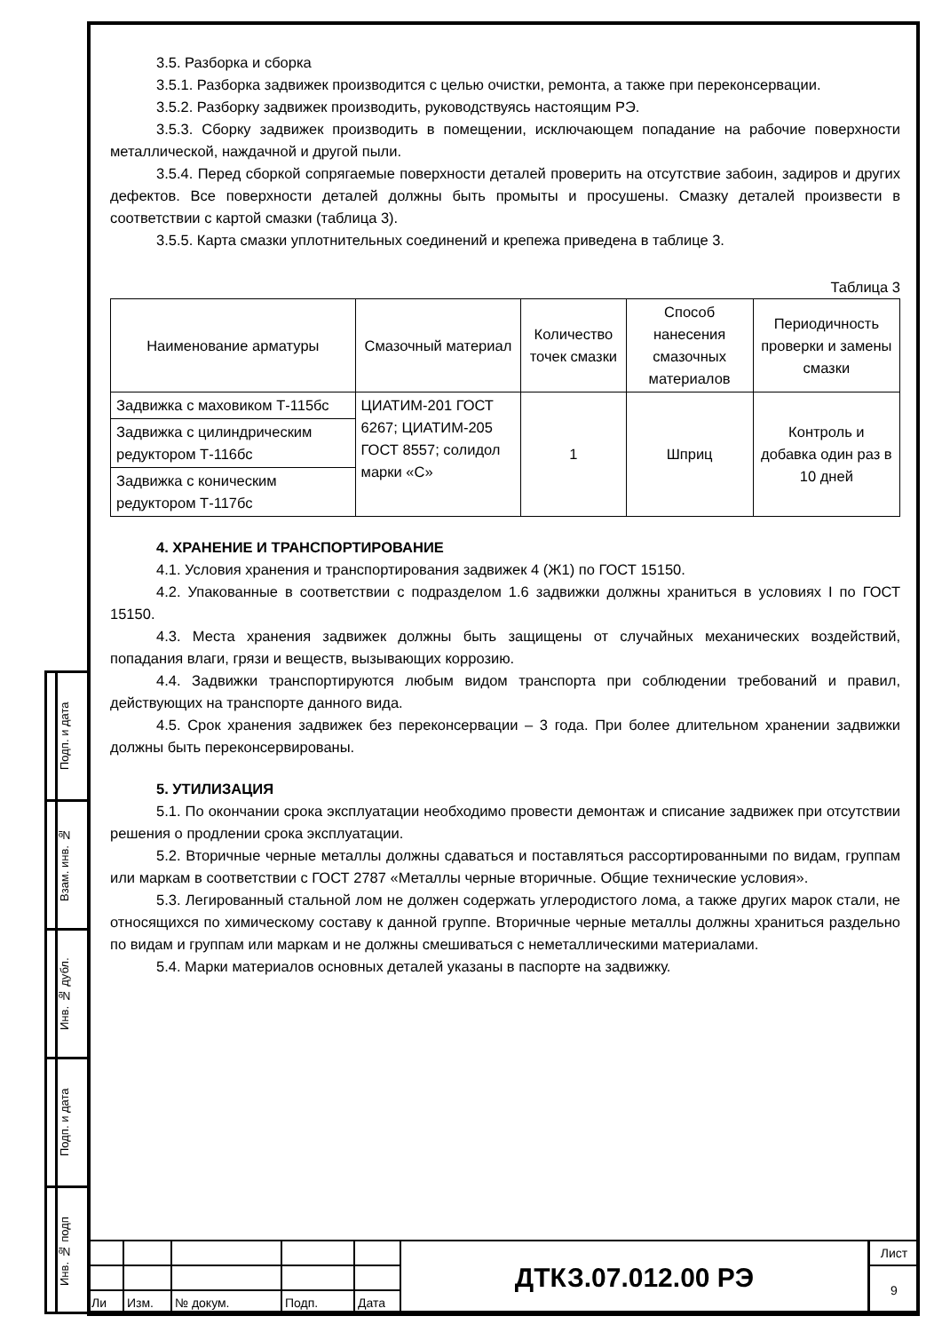Подп. и дата
Взам. инв. №
Инв. № дубл.
Подп. и дата
Инв. № подп
3.5. Разборка и сборка
3.5.1. Разборка задвижек производится с целью очистки, ремонта, а также при переконсервации.
3.5.2. Разборку задвижек производить, руководствуясь настоящим РЭ.
3.5.3. Сборку задвижек производить в помещении, исключающем попадание на рабочие поверхности металлической, наждачной и другой пыли.
3.5.4. Перед сборкой сопрягаемые поверхности деталей проверить на отсутствие забоин, задиров и других дефектов. Все поверхности деталей должны быть промыты и просушены. Смазку деталей произвести в соответствии с картой смазки (таблица 3).
3.5.5. Карта смазки уплотнительных соединений и крепежа приведена в таблице 3.
Таблица 3
| Наименование арматуры | Смазочный материал | Количество точек смазки | Способ нанесения смазочных материалов | Периодичность проверки и замены смазки |
| --- | --- | --- | --- | --- |
| Задвижка с маховиком Т-115бс | ЦИАТИМ-201 ГОСТ 6267; ЦИАТИМ-205 ГОСТ 8557; солидол марки «С» | 1 | Шприц | Контроль и добавка один раз в 10 дней |
| Задвижка с цилиндрическим редуктором Т-116бс | | | | |
| Задвижка с коническим редуктором Т-117бс | | | | |
4. ХРАНЕНИЕ И ТРАНСПОРТИРОВАНИЕ
4.1. Условия хранения и транспортирования задвижек 4 (Ж1) по ГОСТ 15150.
4.2. Упакованные в соответствии с подразделом 1.6 задвижки должны храниться в условиях I по ГОСТ 15150.
4.3. Места хранения задвижек должны быть защищены от случайных механических воздействий, попадания влаги, грязи и веществ, вызывающих коррозию.
4.4. Задвижки транспортируются любым видом транспорта при соблюдении требований и правил, действующих на транспорте данного вида.
4.5. Срок хранения задвижек без переконсервации – 3 года. При более длительном хранении задвижки должны быть переконсервированы.
5. УТИЛИЗАЦИЯ
5.1. По окончании срока эксплуатации необходимо провести демонтаж и списание задвижек при отсутствии решения о продлении срока эксплуатации.
5.2. Вторичные черные металлы должны сдаваться и поставляться рассортированными по видам, группам или маркам в соответствии с ГОСТ 2787 «Металлы черные вторичные. Общие технические условия».
5.3. Легированный стальной лом не должен содержать углеродистого лома, а также других марок стали, не относящихся по химическому составу к данной группе. Вторичные черные металлы должны храниться раздельно по видам и группам или маркам и не должны смешиваться с неметаллическими материалами.
5.4. Марки материалов основных деталей указаны в паспорте на задвижку.
| | | | | | ДТКЗ.07.012.00 РЭ | Лист |
| | | | | | | 9 |
| Ли | Изм. | № докум. | Подп. | Дата | | |